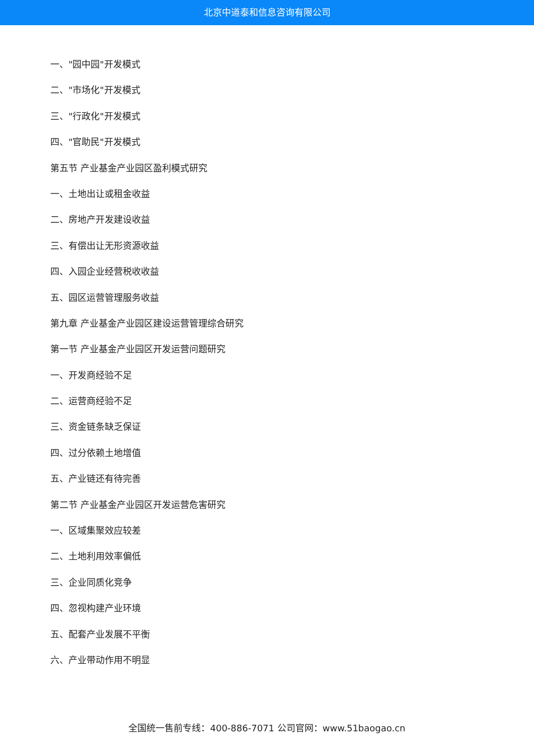北京中道泰和信息咨询有限公司
一、"园中园"开发模式
二、"市场化"开发模式
三、"行政化"开发模式
四、"官助民"开发模式
第五节 产业基金产业园区盈利模式研究
一、土地出让或租金收益
二、房地产开发建设收益
三、有偿出让无形资源收益
四、入园企业经营税收收益
五、园区运营管理服务收益
第九章 产业基金产业园区建设运营管理综合研究
第一节 产业基金产业园区开发运营问题研究
一、开发商经验不足
二、运营商经验不足
三、资金链条缺乏保证
四、过分依赖土地增值
五、产业链还有待完善
第二节 产业基金产业园区开发运营危害研究
一、区域集聚效应较差
二、土地利用效率偏低
三、企业同质化竞争
四、忽视构建产业环境
五、配套产业发展不平衡
六、产业带动作用不明显
全国统一售前专线：400-886-7071 公司官网：www.51baogao.cn